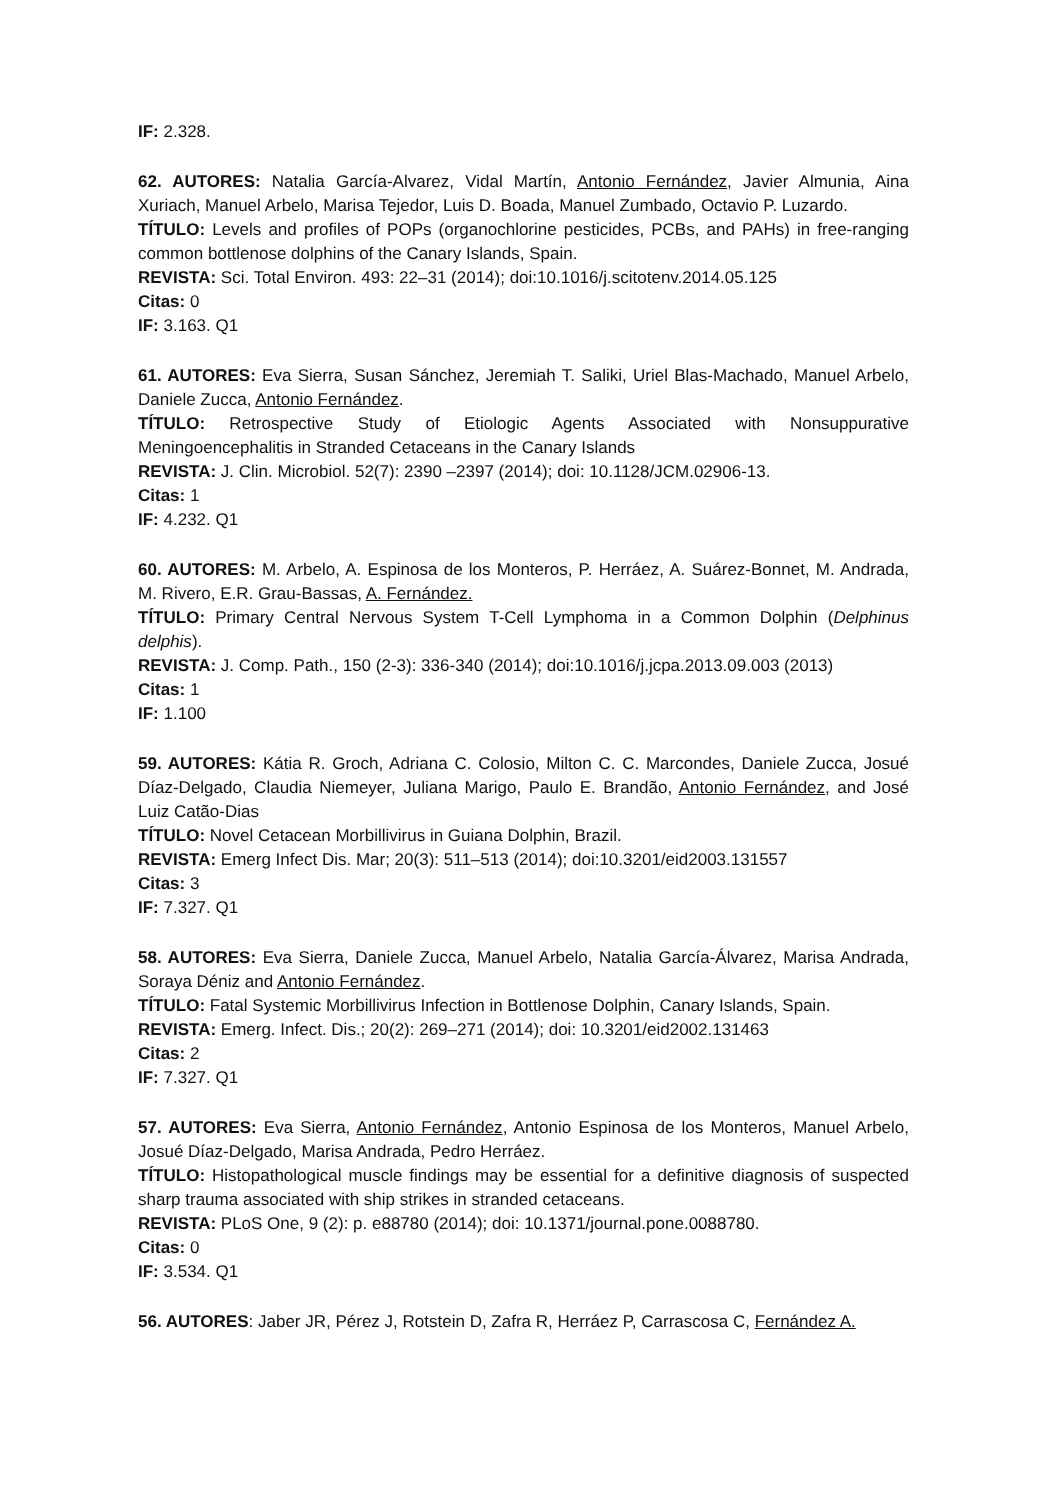IF: 2.328.
62. AUTORES: Natalia García-Alvarez, Vidal Martín, Antonio Fernández, Javier Almunia, Aina Xuriach, Manuel Arbelo, Marisa Tejedor, Luis D. Boada, Manuel Zumbado, Octavio P. Luzardo.
TÍTULO: Levels and profiles of POPs (organochlorine pesticides, PCBs, and PAHs) in free-ranging common bottlenose dolphins of the Canary Islands, Spain.
REVISTA: Sci. Total Environ. 493: 22–31 (2014); doi:10.1016/j.scitotenv.2014.05.125
Citas: 0
IF: 3.163. Q1
61. AUTORES: Eva Sierra, Susan Sánchez, Jeremiah T. Saliki, Uriel Blas-Machado, Manuel Arbelo, Daniele Zucca, Antonio Fernández.
TÍTULO: Retrospective Study of Etiologic Agents Associated with Nonsuppurative Meningoencephalitis in Stranded Cetaceans in the Canary Islands
REVISTA: J. Clin. Microbiol. 52(7): 2390 –2397 (2014); doi: 10.1128/JCM.02906-13.
Citas: 1
IF: 4.232. Q1
60. AUTORES: M. Arbelo, A. Espinosa de los Monteros, P. Herráez, A. Suárez-Bonnet, M. Andrada, M. Rivero, E.R. Grau-Bassas, A. Fernández.
TÍTULO: Primary Central Nervous System T-Cell Lymphoma in a Common Dolphin (Delphinus delphis).
REVISTA: J. Comp. Path., 150 (2-3): 336-340 (2014); doi:10.1016/j.jcpa.2013.09.003 (2013)
Citas: 1
IF: 1.100
59. AUTORES: Kátia R. Groch, Adriana C. Colosio, Milton C. C. Marcondes, Daniele Zucca, Josué Díaz-Delgado, Claudia Niemeyer, Juliana Marigo, Paulo E. Brandão, Antonio Fernández, and José Luiz Catão-Dias
TÍTULO: Novel Cetacean Morbillivirus in Guiana Dolphin, Brazil.
REVISTA: Emerg Infect Dis. Mar; 20(3): 511–513 (2014); doi:10.3201/eid2003.131557
Citas: 3
IF: 7.327. Q1
58. AUTORES: Eva Sierra, Daniele Zucca, Manuel Arbelo, Natalia García-Álvarez, Marisa Andrada, Soraya Déniz and Antonio Fernández.
TÍTULO: Fatal Systemic Morbillivirus Infection in Bottlenose Dolphin, Canary Islands, Spain.
REVISTA: Emerg. Infect. Dis.; 20(2): 269–271 (2014); doi: 10.3201/eid2002.131463
Citas: 2
IF: 7.327. Q1
57. AUTORES: Eva Sierra, Antonio Fernández, Antonio Espinosa de los Monteros, Manuel Arbelo, Josué Díaz-Delgado, Marisa Andrada, Pedro Herráez.
TÍTULO: Histopathological muscle findings may be essential for a definitive diagnosis of suspected sharp trauma associated with ship strikes in stranded cetaceans.
REVISTA: PLoS One, 9 (2): p. e88780 (2014); doi: 10.1371/journal.pone.0088780.
Citas: 0
IF: 3.534. Q1
56. AUTORES: Jaber JR, Pérez J, Rotstein D, Zafra R, Herráez P, Carrascosa C, Fernández A.